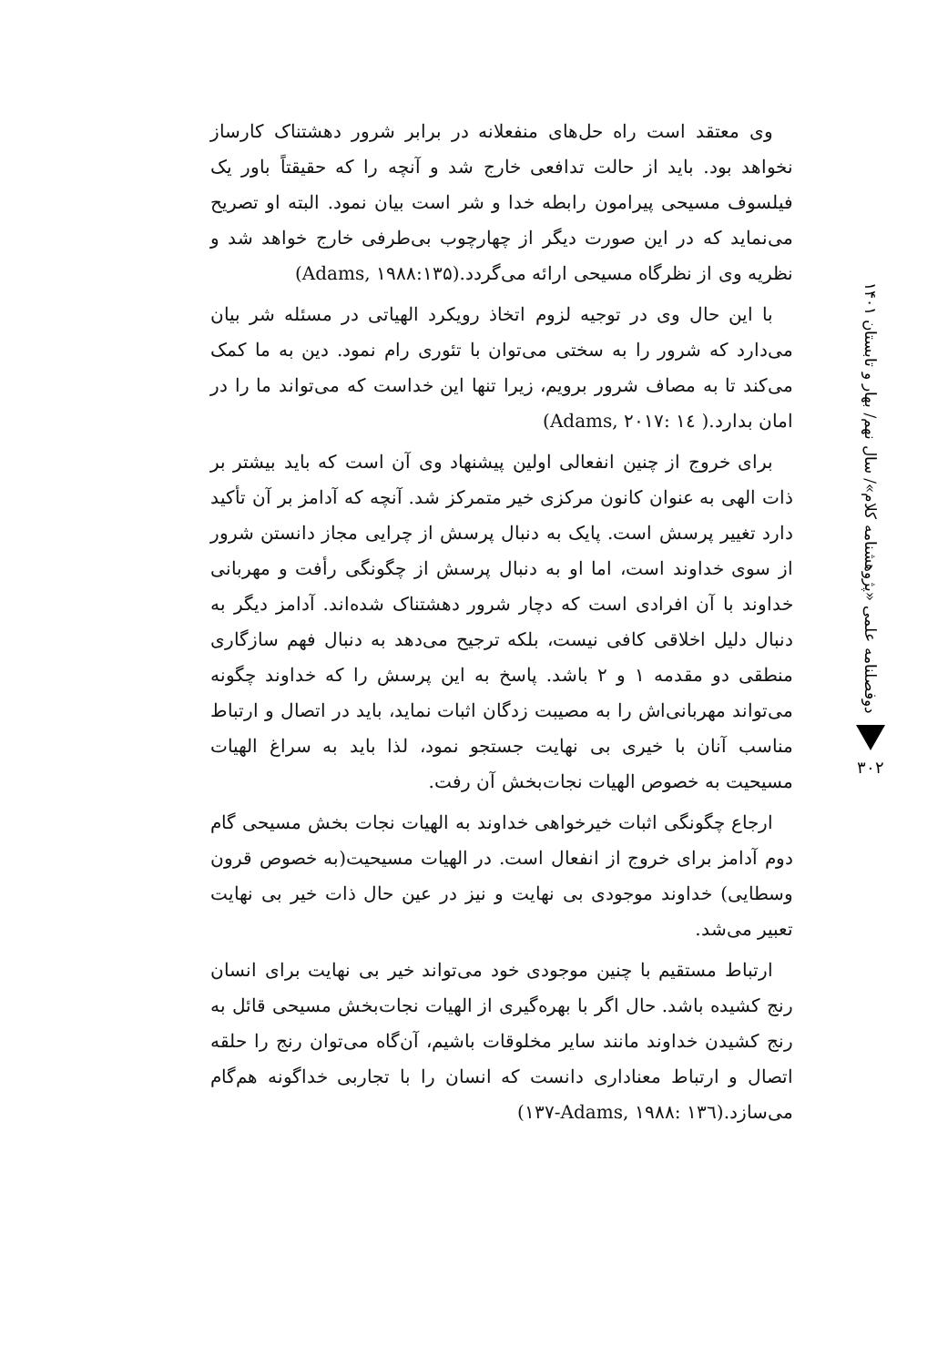دوفصلنامه علمی «پژوهشنامه کلام»/ سال نهم/ بهار و تابستان ۱۴۰۱
۳۰۲
وی معتقد است راه حل‌های منفعلانه در برابر شرور دهشتناک کارساز نخواهد بود. باید از حالت تدافعی خارج شد و آنچه را که حقیقتاً باور یک فیلسوف مسیحی پیرامون رابطه خدا و شر است بیان نمود. البته او تصریح می‌نماید که در این صورت دیگر از چهارچوب بی‌طرفی خارج خواهد شد و نظریه وی از نظرگاه مسیحی ارائه می‌گردد.(Adams, ۱۹۸۸:۱۳۵)
با این حال وی در توجیه لزوم اتخاذ رویکرد الهیاتی در مسئله شر بیان می‌دارد که شرور را به سختی می‌توان با تئوری رام نمود. دین به ما کمک می‌کند تا به مصاف شرور برویم، زیرا تنها این خداست که می‌تواند ما را در امان بدارد.( Adams, ۲۰۱۷: ۱٤)
برای خروج از چنین انفعالی اولین پیشنهاد وی آن است که باید بیشتر بر ذات الهی به عنوان کانون مرکزی خیر متمرکز شد. آنچه که آدامز بر آن تأکید دارد تغییر پرسش است. پایک به دنبال پرسش از چرایی مجاز دانستن شرور از سوی خداوند است، اما او به دنبال پرسش از چگونگی رأفت و مهربانی خداوند با آن افرادی است که دچار شرور دهشتناک شده‌اند. آدامز دیگر به دنبال دلیل اخلاقی کافی نیست، بلکه ترجیح می‌دهد به دنبال فهم سازگاری منطقی دو مقدمه ۱ و ۲ باشد. پاسخ به این پرسش را که خداوند چگونه می‌تواند مهربانی‌اش را به مصیبت زدگان اثبات نماید، باید در اتصال و ارتباط مناسب آنان با خیری بی نهایت جستجو نمود، لذا باید به سراغ الهیات مسیحیت به خصوص الهیات نجات‌بخش آن رفت.
ارجاع چگونگی اثبات خیرخواهی خداوند به الهیات نجات بخش مسیحی گام دوم آدامز برای خروج از انفعال است. در الهیات مسیحیت(به خصوص قرون وسطایی) خداوند موجودی بی نهایت و نیز در عین حال ذات خیر بی نهایت تعبیر می‌شد.
ارتباط مستقیم با چنین موجودی خود می‌تواند خیر بی نهایت برای انسان رنج کشیده باشد. حال اگر با بهره‌گیری از الهیات نجات‌بخش مسیحی قائل به رنج کشیدن خداوند مانند سایر مخلوقات باشیم، آن‌گاه می‌توان رنج را حلقه اتصال و ارتباط معناداری دانست که انسان را با تجاربی خداگونه هم‌گام می‌سازد.(Adams, ۱۹۸۸: ۱۳٦-۱۳۷)